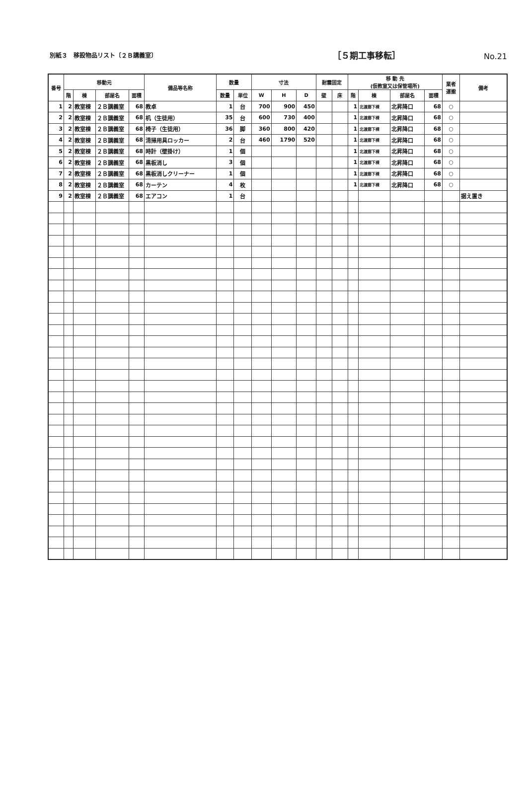別紙３　移設物品リスト〔２Ｂ講義室〕
［５期工事移転］
No.21
| 番号 | 移動元 | | | | 備品等名称 | 数量 | | 寸法 | | | 耐震固定 | | 移 動 先 (仮教室又は保管場所) | | | | 業者 運搬 | 備考 |
| --- | --- | --- | --- | --- | --- | --- | --- | --- | --- | --- | --- | --- | --- | --- | --- | --- | --- | --- |
| | 階 | 棟 | 部屋名 | 面積 | | 数量 | 単位 | W | H | D | 壁 | 床 | 階 | 棟 | 部屋名 | 面積 | | |
| 1 | 2 | 教室棟 | ２Ｂ講義室 | 68 | 教卓 | 1 | 台 | 700 | 900 | 450 | | | 1 | 北渡廊下棟 | 北昇降口 | 68 | ○ | |
| 2 | 2 | 教室棟 | ２Ｂ講義室 | 68 | 机（生徒用） | 35 | 台 | 600 | 730 | 400 | | | 1 | 北渡廊下棟 | 北昇降口 | 68 | ○ | |
| 3 | 2 | 教室棟 | ２Ｂ講義室 | 68 | 椅子（生徒用） | 36 | 脚 | 360 | 800 | 420 | | | 1 | 北渡廊下棟 | 北昇降口 | 68 | ○ | |
| 4 | 2 | 教室棟 | ２Ｂ講義室 | 68 | 清掃用具ロッカー | 2 | 台 | 460 | 1790 | 520 | | | 1 | 北渡廊下棟 | 北昇降口 | 68 | ○ | |
| 5 | 2 | 教室棟 | ２Ｂ講義室 | 68 | 時計（壁掛け） | 1 | 個 | | | | | | 1 | 北渡廊下棟 | 北昇降口 | 68 | ○ | |
| 6 | 2 | 教室棟 | ２Ｂ講義室 | 68 | 黒板消し | 3 | 個 | | | | | | 1 | 北渡廊下棟 | 北昇降口 | 68 | ○ | |
| 7 | 2 | 教室棟 | ２Ｂ講義室 | 68 | 黒板消しクリーナー | 1 | 個 | | | | | | 1 | 北渡廊下棟 | 北昇降口 | 68 | ○ | |
| 8 | 2 | 教室棟 | ２Ｂ講義室 | 68 | カーテン | 4 | 枚 | | | | | | 1 | 北渡廊下棟 | 北昇降口 | 68 | ○ | |
| 9 | 2 | 教室棟 | ２Ｂ講義室 | 68 | エアコン | 1 | 台 | | | | | | | | | | | 据え置き |